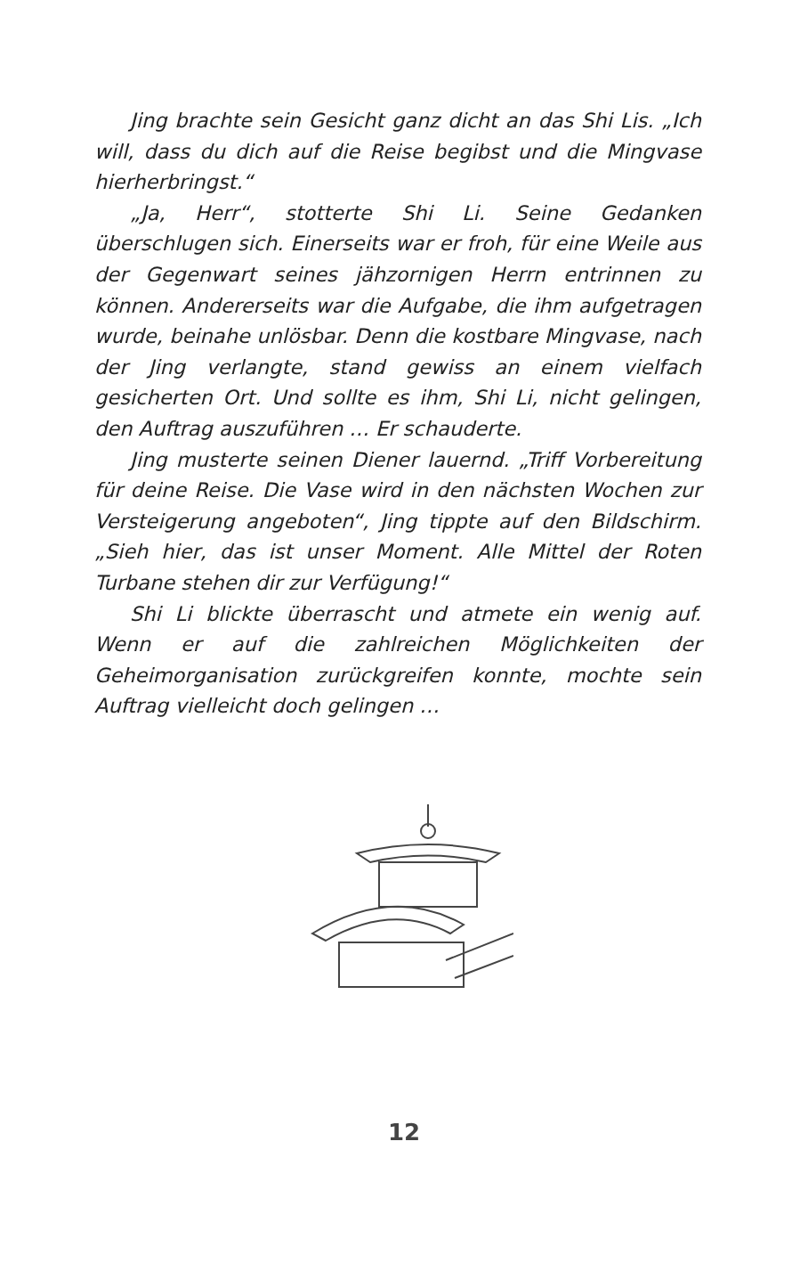Jing brachte sein Gesicht ganz dicht an das Shi Lis. „Ich will, dass du dich auf die Reise begibst und die Mingvase hierherbringst.“
„Ja, Herr“, stotterte Shi Li. Seine Gedanken überschlugen sich. Einerseits war er froh, für eine Weile aus der Gegenwart seines jähzornigen Herrn entrinnen zu können. Andererseits war die Aufgabe, die ihm aufgetragen wurde, beinahe unlösbar. Denn die kostbare Mingvase, nach der Jing verlangte, stand gewiss an einem vielfach gesicherten Ort. Und sollte es ihm, Shi Li, nicht gelingen, den Auftrag auszuführen … Er schauderte.
Jing musterte seinen Diener lauernd. „Triff Vorbereitung für deine Reise. Die Vase wird in den nächsten Wochen zur Versteigerung angeboten“, Jing tippte auf den Bildschirm. „Sieh hier, das ist unser Moment. Alle Mittel der Roten Turbane stehen dir zur Verfügung!“
Shi Li blickte überrascht und atmete ein wenig auf. Wenn er auf die zahlreichen Möglichkeiten der Geheimorganisation zurückgreifen konnte, mochte sein Auftrag vielleicht doch gelingen …
12